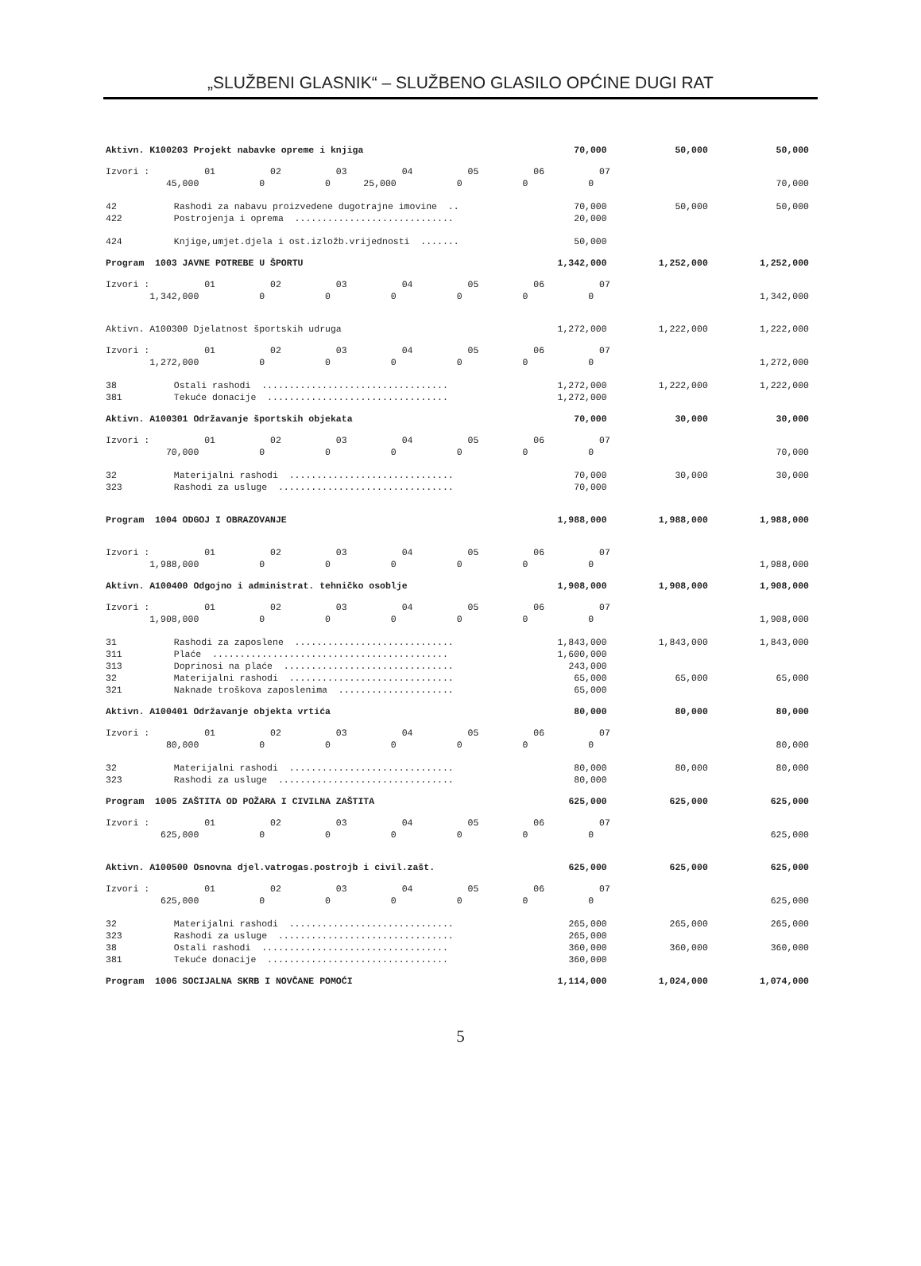„SLUŽBENI GLASNIK“ – SLUŽBENO GLASILO OPĆINE DUGI RAT
| Aktivn. K100203 Projekt nabavke opreme i knjiga | | 70,000 | 50,000 | 50,000 |
| Izvori : 01 02 03 04 05 06 07 | | | | |
| 45,000 0 0 25,000 0 0 0 | | | | 70,000 |
| 42 | Rashodi za nabavu proizvedene dugotrajne imovine .. | 70,000 | 50,000 | 50,000 |
| 422 | Postrojenja i oprema ............................. | 20,000 | | |
| 424 | Knjige,umjet.djela i ost.izložb.vrijednosti ....... | 50,000 | | |
| Program 1003 JAVNE POTREBE U ŠPORTU | | 1,342,000 | 1,252,000 | 1,252,000 |
| Izvori : 01 02 03 04 05 06 07 | | | | |
| 1,342,000 0 0 0 0 0 0 | | | | 1,342,000 |
| Aktivn. A100300 Djelatnost športskih udruga | | 1,272,000 | 1,222,000 | 1,222,000 |
| Izvori : 01 02 03 04 05 06 07 | | | | |
| 1,272,000 0 0 0 0 0 0 | | | | 1,272,000 |
| 38 | Ostali rashodi .................................. | 1,272,000 | 1,222,000 | 1,222,000 |
| 381 | Tekuće donacije ................................. | 1,272,000 | | |
| Aktivn. A100301 Održavanje športskih objekata | | 70,000 | 30,000 | 30,000 |
| Izvori : 01 02 03 04 05 06 07 | | | | |
| 70,000 0 0 0 0 0 0 | | | | 70,000 |
| 32 | Materijalni rashodi .............................. | 70,000 | 30,000 | 30,000 |
| 323 | Rashodi za usluge ................................ | 70,000 | | |
| Program 1004 ODGOJ I OBRAZOVANJE | | 1,988,000 | 1,988,000 | 1,988,000 |
| Izvori : 01 02 03 04 05 06 07 | | | | |
| 1,988,000 0 0 0 0 0 0 | | | | 1,988,000 |
| Aktivn. A100400 Odgojno i administrat. tehničko osoblje | | 1,908,000 | 1,908,000 | 1,908,000 |
| Izvori : 01 02 03 04 05 06 07 | | | | |
| 1,908,000 0 0 0 0 0 0 | | | | 1,908,000 |
| 31 | Rashodi za zaposlene ............................. | 1,843,000 | 1,843,000 | 1,843,000 |
| 311 | Plaće ........................................... | 1,600,000 | | |
| 313 | Doprinosi na plaće ............................... | 243,000 | | |
| 32 | Materijalni rashodi .............................. | 65,000 | 65,000 | 65,000 |
| 321 | Naknade troškova zaposlenima ..................... | 65,000 | | |
| Aktivn. A100401 Održavanje objekta vrtića | | 80,000 | 80,000 | 80,000 |
| Izvori : 01 02 03 04 05 06 07 | | | | |
| 80,000 0 0 0 0 0 0 | | | | 80,000 |
| 32 | Materijalni rashodi .............................. | 80,000 | 80,000 | 80,000 |
| 323 | Rashodi za usluge ................................ | 80,000 | | |
| Program 1005 ZAŠTITA OD POŽARA I CIVILNA ZAŠTITA | | 625,000 | 625,000 | 625,000 |
| Izvori : 01 02 03 04 05 06 07 | | | | |
| 625,000 0 0 0 0 0 0 | | | | 625,000 |
| Aktivn. A100500 Osnovna djel.vatrogas.postrojb i civil.zašt. | | 625,000 | 625,000 | 625,000 |
| Izvori : 01 02 03 04 05 06 07 | | | | |
| 625,000 0 0 0 0 0 0 | | | | 625,000 |
| 32 | Materijalni rashodi .............................. | 265,000 | 265,000 | 265,000 |
| 323 | Rashodi za usluge ................................ | 265,000 | | |
| 38 | Ostali rashodi .................................. | 360,000 | 360,000 | 360,000 |
| 381 | Tekuće donacije ................................. | 360,000 | | |
| Program 1006 SOCIJALNA SKRB I NOVČANE POMOĆI | | 1,114,000 | 1,024,000 | 1,074,000 |
5